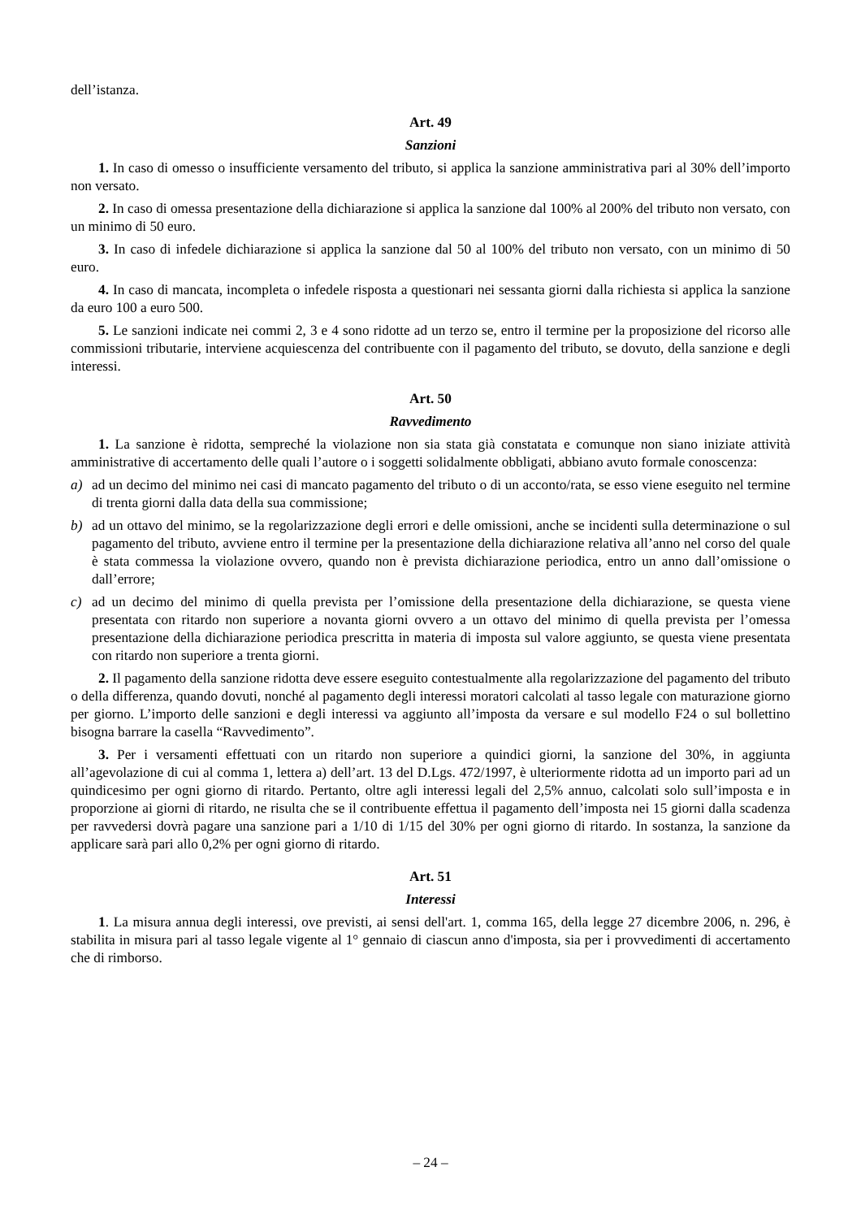dell’istanza.
Art. 49
Sanzioni
1. In caso di omesso o insufficiente versamento del tributo, si applica la sanzione amministrativa pari al 30% dell’importo non versato.
2. In caso di omessa presentazione della dichiarazione si applica la sanzione dal 100% al 200% del tributo non versato, con un minimo di 50 euro.
3. In caso di infedele dichiarazione si applica la sanzione dal 50 al 100% del tributo non versato, con un minimo di 50 euro.
4. In caso di mancata, incompleta o infedele risposta a questionari nei sessanta giorni dalla richiesta si applica la sanzione da euro 100 a euro 500.
5. Le sanzioni indicate nei commi 2, 3 e 4 sono ridotte ad un terzo se, entro il termine per la proposizione del ricorso alle commissioni tributarie, interviene acquiescenza del contribuente con il pagamento del tributo, se dovuto, della sanzione e degli interessi.
Art. 50
Ravvedimento
1. La sanzione è ridotta, sempreché la violazione non sia stata già constatata e comunque non siano iniziate attività amministrative di accertamento delle quali l’autore o i soggetti solidalmente obbligati, abbiano avuto formale conoscenza:
a) ad un decimo del minimo nei casi di mancato pagamento del tributo o di un acconto/rata, se esso viene eseguito nel termine di trenta giorni dalla data della sua commissione;
b) ad un ottavo del minimo, se la regolarizzazione degli errori e delle omissioni, anche se incidenti sulla determinazione o sul pagamento del tributo, avviene entro il termine per la presentazione della dichiarazione relativa all’anno nel corso del quale è stata commessa la violazione ovvero, quando non è prevista dichiarazione periodica, entro un anno dall’omissione o dall’errore;
c) ad un decimo del minimo di quella prevista per l’omissione della presentazione della dichiarazione, se questa viene presentata con ritardo non superiore a novanta giorni ovvero a un ottavo del minimo di quella prevista per l’omessa presentazione della dichiarazione periodica prescritta in materia di imposta sul valore aggiunto, se questa viene presentata con ritardo non superiore a trenta giorni.
2. Il pagamento della sanzione ridotta deve essere eseguito contestualmente alla regolarizzazione del pagamento del tributo o della differenza, quando dovuti, nonché al pagamento degli interessi moratori calcolati al tasso legale con maturazione giorno per giorno. L’importo delle sanzioni e degli interessi va aggiunto all’imposta da versare e sul modello F24 o sul bollettino bisogna barrare la casella “Ravvedimento”.
3. Per i versamenti effettuati con un ritardo non superiore a quindici giorni, la sanzione del 30%, in aggiunta all’agevolazione di cui al comma 1, lettera a) dell’art. 13 del D.Lgs. 472/1997, è ulteriormente ridotta ad un importo pari ad un quindicesimo per ogni giorno di ritardo. Pertanto, oltre agli interessi legali del 2,5% annuo, calcolati solo sull’imposta e in proporzione ai giorni di ritardo, ne risulta che se il contribuente effettua il pagamento dell’imposta nei 15 giorni dalla scadenza per ravvedersi dovrà pagare una sanzione pari a 1/10 di 1/15 del 30% per ogni giorno di ritardo. In sostanza, la sanzione da applicare sarà pari allo 0,2% per ogni giorno di ritardo.
Art. 51
Interessi
1. La misura annua degli interessi, ove previsti, ai sensi dell'art. 1, comma 165, della legge 27 dicembre 2006, n. 296, è stabilita in misura pari al tasso legale vigente al 1° gennaio di ciascun anno d'imposta, sia per i provvedimenti di accertamento che di rimborso.
– 24 –